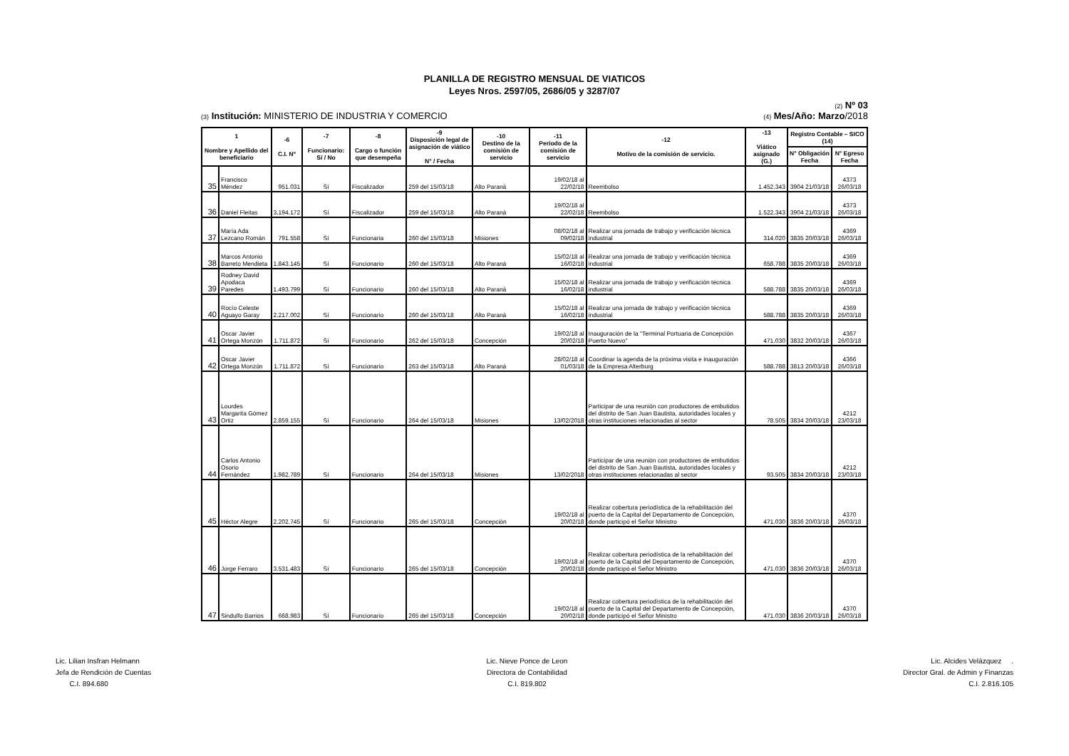PLANILLA DE REGISTRO MENSUAL DE VIATICOS
Leyes Nros. 2597/05, 2686/05 y 3287/07
(3) Institución: MINISTERIO DE INDUSTRIA Y COMERCIO
(2) Nº 03
(4) Mes/Año: Marzo/2018
| 1 Nombre y Apellido del beneficiario | | -6 C.I. Nº | -7 Funcionario: Sí / No | -8 Cargo o función que desempeña | -9 Disposición legal de asignación de viático N° / Fecha | -10 Destino de la comisión de servicio | -11 Período de la comisión de servicio | -12 Motivo de la comisión de servicio. | -13 Viático asignado (G.) | Registro Contable – SICO (14) | |
| --- | --- | --- | --- | --- | --- | --- | --- | --- | --- | --- | --- |
| | | | | | | | | | | N° Obligación Fecha | N° Egreso Fecha |
| 35 | Francisco Méndez | 951.031 | Sí | Fiscalizador | 259 del 15/03/18 | Alto Paraná | 19/02/18 al 22/02/18 | Reembolso | 1.452.343 | 3904 21/03/18 | 4373 26/03/18 |
| 36 | Daniel Fleitas | 3.194.172 | Sí | Fiscalizador | 259 del 15/03/18 | Alto Paraná | 19/02/18 al 22/02/18 | Reembolso | 1.522.343 | 3904 21/03/18 | 4373 26/03/18 |
| 37 | María Ada Lezcano Román | 791.558 | Sí | Funcionaria | 260 del 15/03/18 | Misiones | 08/02/18 al 09/02/18 | Realizar una jornada de trabajo y verificación técnica industrial | 314.020 | 3835 20/03/18 | 4369 26/03/18 |
| 38 | Marcos Antonio Barreto Mendieta | 1.843.145 | Sí | Funcionario | 260 del 15/03/18 | Alto Paraná | 15/02/18 al 16/02/18 | Realizar una jornada de trabajo y verificación técnica industrial | 658.788 | 3835 20/03/18 | 4369 26/03/18 |
| 39 | Rodney David Apodaca Paredes | 1.493.799 | Sí | Funcionario | 260 del 15/03/18 | Alto Paraná | 15/02/18 al 16/02/18 | Realizar una jornada de trabajo y verificación técnica industrial | 588.788 | 3835 20/03/18 | 4369 26/03/18 |
| 40 | Rocío Celeste Aguayo Garay | 2.217.002 | Sí | Funcionario | 260 del 15/03/18 | Alto Paraná | 15/02/18 al 16/02/18 | Realizar una jornada de trabajo y verificación técnica industrial | 588.788 | 3835 20/03/18 | 4369 26/03/18 |
| 41 | Oscar Javier Ortega Monzón | 1.711.872 | Sí | Funcionario | 262 del 15/03/18 | Concepción | 19/02/18 al 20/02/18 | Inauguración de la "Terminal Portuaria de Concepción Puerto Nuevo" | 471.030 | 3832 20/03/18 | 4367 26/03/18 |
| 42 | Oscar Javier Ortega Monzón | 1.711.872 | Sí | Funcionario | 263 del 15/03/18 | Alto Paraná | 28/02/18 al 01/03/18 | Coordinar la agenda de la próxima visita e inauguración de la Empresa Alterburg | 588.788 | 3813 20/03/18 | 4366 26/03/18 |
| 43 | Lourdes Margarita Gómez Ortiz | 2.859.155 | Sí | Funcionario | 264 del 15/03/18 | Misiones | 13/02/2018 | Participar de una reunión con productores de embutidos del distrito de San Juan Bautista, autoridades locales y otras instituciones relacionadas al sector | 78.505 | 3834 20/03/18 | 4212 23/03/18 |
| 44 | Carlos Antonio Osorio Fernández | 1.982.789 | Sí | Funcionario | 264 del 15/03/18 | Misiones | 13/02/2018 | Participar de una reunión con productores de embutidos del distrito de San Juan Bautista, autoridades locales y otras instituciones relacionadas al sector | 93.505 | 3834 20/03/18 | 4212 23/03/18 |
| 45 | Héctor Alegre | 2.202.745 | Sí | Funcionario | 265 del 15/03/18 | Concepción | 19/02/18 al 20/02/18 | Realizar cobertura periodística de la rehabilitación del puerto de la Capital del Departamento de Concepción, donde participó el Señor Ministro | 471.030 | 3836 20/03/18 | 4370 26/03/18 |
| 46 | Jorge Ferraro | 3.531.483 | Sí | Funcionario | 265 del 15/03/18 | Concepción | 19/02/18 al 20/02/18 | Realizar cobertura periodística de la rehabilitación del puerto de la Capital del Departamento de Concepción, donde participó el Señor Ministro | 471.030 | 3836 20/03/18 | 4370 26/03/18 |
| 47 | Sindulfo Barrios | 668.983 | Sí | Funcionario | 265 del 15/03/18 | Concepción | 19/02/18 al 20/02/18 | Realizar cobertura periodística de la rehabilitación del puerto de la Capital del Departamento de Concepción, donde participó el Señor Ministro | 471.030 | 3836 20/03/18 | 4370 26/03/18 |
Lic. Lilian Insfran Helmann
Jefa de Rendición de Cuentas
C.I. 894.680
Lic. Nieve Ponce de Leon
Directora de Contabilidad
C.I. 819.802
Lic. Alcides Velázquez .
Director Gral. de Admin y Finanzas
C.I. 2.816.105